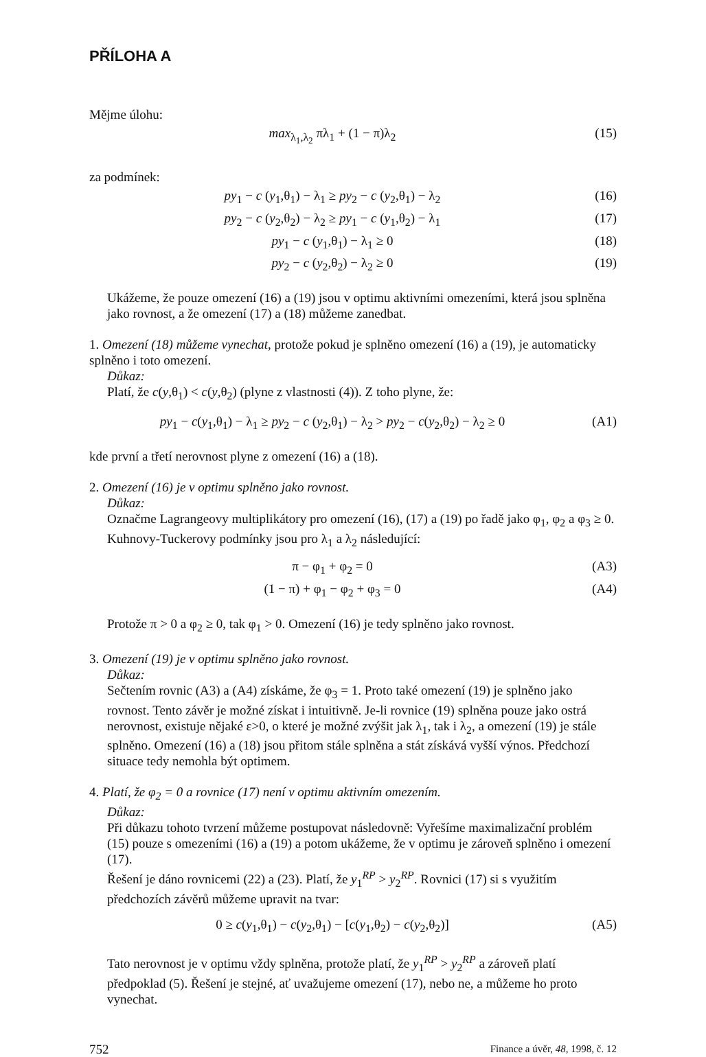PŘÍLOHA A
Mějme úlohu:
max<sub>λ<sub>1</sub>,λ<sub>2</sub></sub> πλ<sub>1</sub> + (1 − π)λ<sub>2</sub> (15)
za podmínek:
py<sub>1</sub> − c (y<sub>1</sub>,θ<sub>1</sub>) − λ<sub>1</sub> ≥ py<sub>2</sub> − c (y<sub>2</sub>,θ<sub>1</sub>) − λ<sub>2</sub> (16)
py<sub>2</sub> − c (y<sub>2</sub>,θ<sub>2</sub>) − λ<sub>2</sub> ≥ py<sub>1</sub> − c (y<sub>1</sub>,θ<sub>2</sub>) − λ<sub>1</sub> (17)
py<sub>1</sub> − c (y<sub>1</sub>,θ<sub>1</sub>) − λ<sub>1</sub> ≥ 0 (18)
py<sub>2</sub> − c (y<sub>2</sub>,θ<sub>2</sub>) − λ<sub>2</sub> ≥ 0 (19)
Ukážeme, že pouze omezení (16) a (19) jsou v optimu aktivními omezeními, která jsou splněna jako rovnost, a že omezení (17) a (18) můžeme zanedbat.
1. Omezení (18) můžeme vynechat, protože pokud je splněno omezení (16) a (19), je automaticky splněno i toto omezení.
Důkaz:
Platí, že c(y,θ<sub>1</sub>) < c(y,θ<sub>2</sub>) (plyne z vlastnosti (4)). Z toho plyne, že:
py<sub>1</sub> − c(y<sub>1</sub>,θ<sub>1</sub>) − λ<sub>1</sub> ≥ py<sub>2</sub> − c (y<sub>2</sub>,θ<sub>1</sub>) − λ<sub>2</sub> > py<sub>2</sub> − c(y<sub>2</sub>,θ<sub>2</sub>) − λ<sub>2</sub> ≥ 0 (A1)
kde první a třetí nerovnost plyne z omezení (16) a (18).
2. Omezení (16) je v optimu splněno jako rovnost.
Důkaz:
Označme Lagrangeovy multiplikátory pro omezení (16), (17) a (19) po řadě jako φ<sub>1</sub>, φ<sub>2</sub> a φ<sub>3</sub> ≥ 0. Kuhnovy-Tuckerovy podmínky jsou pro λ<sub>1</sub> a λ<sub>2</sub> následující:
π − φ<sub>1</sub> + φ<sub>2</sub> = 0 (A3)
(1 − π) + φ<sub>1</sub> − φ<sub>2</sub> + φ<sub>3</sub> = 0 (A4)
Protože π > 0 a φ<sub>2</sub> ≥ 0, tak φ<sub>1</sub> > 0. Omezení (16) je tedy splněno jako rovnost.
3. Omezení (19) je v optimu splněno jako rovnost.
Důkaz:
Sečtením rovnic (A3) a (A4) získáme, že φ<sub>3</sub> = 1. Proto také omezení (19) je splněno jako rovnost. Tento závěr je možné získat i intuitivně. Je-li rovnice (19) splněna pouze jako ostrá nerovnost, existuje nějaké ε>0, o které je možné zvýšit jak λ<sub>1</sub>, tak i λ<sub>2</sub>, a omezení (19) je stále splněno. Omezení (16) a (18) jsou přitom stále splněna a stát získává vyšší výnos. Předchozí situace tedy nemohla být optimem.
4. Platí, že φ<sub>2</sub> = 0 a rovnice (17) není v optimu aktivním omezením.
Důkaz:
Při důkazu tohoto tvrzení můžeme postupovat následovně: Vyřešíme maximalizační problém (15) pouze s omezeními (16) a (19) a potom ukážeme, že v optimu je zároveň splněno i omezení (17).
Řešení je dáno rovnicemi (22) a (23). Platí, že y<sub>1</sub><sup>RP</sup> > y<sub>2</sub><sup>RP</sup>. Rovnici (17) si s využitím předchozích závěrů můžeme upravit na tvar:
0 ≥ c(y<sub>1</sub>,θ<sub>1</sub>) − c(y<sub>2</sub>,θ<sub>1</sub>) − [c(y<sub>1</sub>,θ<sub>2</sub>) − c(y<sub>2</sub>,θ<sub>2</sub>)] (A5)
Tato nerovnost je v optimu vždy splněna, protože platí, že y<sub>1</sub><sup>RP</sup> > y<sub>2</sub><sup>RP</sup> a zároveň platí předpoklad (5). Řešení je stejné, ať uvažujeme omezení (17), nebo ne, a můžeme ho proto vynechat.
752 Finance a úvěr, 48, 1998, č. 12